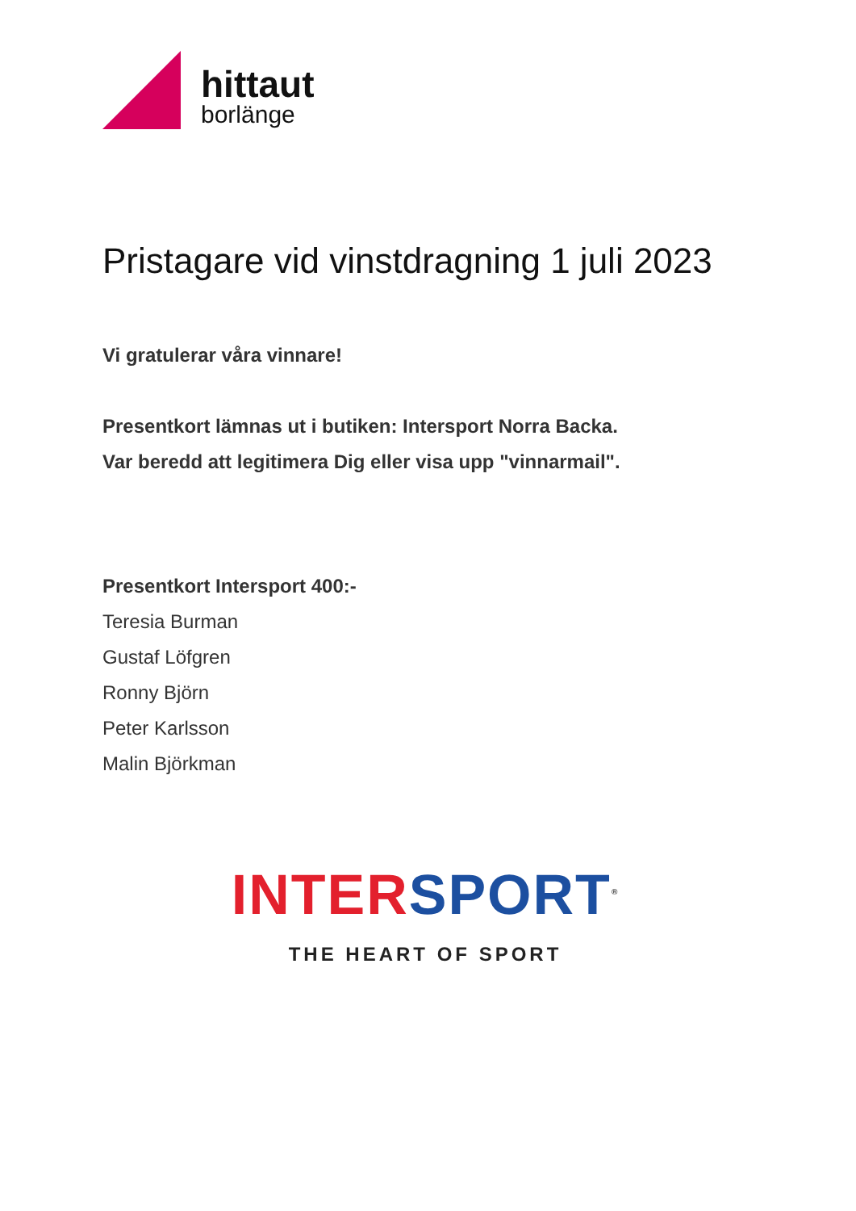hittaut
borlänge
Pristagare vid vinstdragning 1 juli 2023
Vi gratulerar våra vinnare!
Presentkort lämnas ut i butiken: Intersport Norra Backa.
Var beredd att legitimera Dig eller visa upp "vinnarmail".
Presentkort Intersport 400:-
Teresia Burman
Gustaf Löfgren
Ronny Björn
Peter Karlsson
Malin Björkman
INTER SPORT<sup>®</sup>
THE HEART OF SPORT